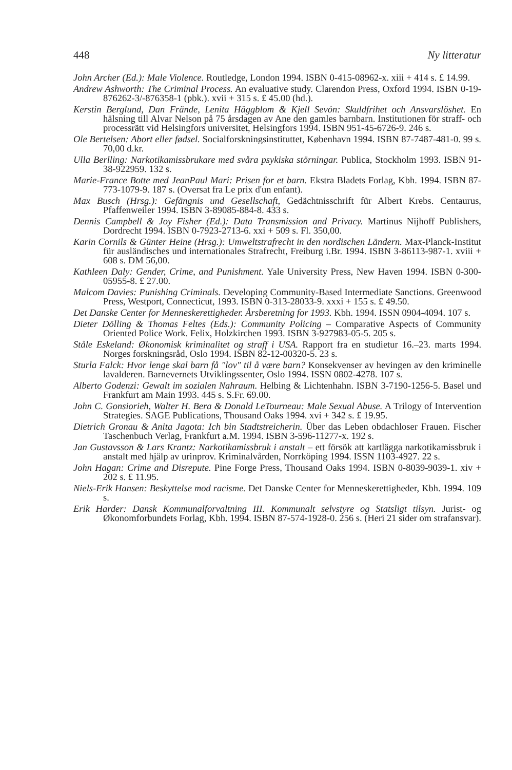448 Ny litteratur
John Archer (Ed.): Male Violence. Routledge, London 1994. ISBN 0-415-08962-x. xiii + 414 s. £ 14.99.
Andrew Ashworth: The Criminal Process. An evaluative study. Clarendon Press, Oxford 1994. ISBN 0-19-876262-3/-876358-1 (pbk.). xvii + 315 s. £ 45.00 (hd.).
Kerstin Berglund, Dan Frände, Lenita Häggblom & Kjell Sevón: Skuldfrihet och Ansvarslöshet. En hälsning till Alvar Nelson på 75 årsdagen av Ane den gamles barnbarn. Institutionen för straff- och processrätt vid Helsingfors universitet, Helsingfors 1994. ISBN 951-45-6726-9. 246 s.
Ole Bertelsen: Abort eller fødsel. Socialforskningsinstituttet, København 1994. ISBN 87-7487-481-0. 99 s. 70,00 d.kr.
Ulla Berlling: Narkotikamissbrukare med svåra psykiska störningar. Publica, Stockholm 1993. ISBN 91-38-922959. 132 s.
Marie-France Botte med JeanPaul Mari: Prisen for et barn. Ekstra Bladets Forlag, Kbh. 1994. ISBN 87-773-1079-9. 187 s. (Oversat fra Le prix d'un enfant).
Max Busch (Hrsg.): Gefängnis und Gesellschaft, Gedächtnisschrift für Albert Krebs. Centaurus, Pfaffenweiler 1994. ISBN 3-89085-884-8. 433 s.
Dennis Campbell & Joy Fisher (Ed.): Data Transmission and Privacy. Martinus Nijhoff Publishers, Dordrecht 1994. ISBN 0-7923-2713-6. xxi + 509 s. Fl. 350,00.
Karin Cornils & Günter Heine (Hrsg.): Umweltstrafrecht in den nordischen Ländern. Max-Planck-Institut für ausländisches und internationales Strafrecht, Freiburg i.Br. 1994. ISBN 3-86113-987-1. xviii + 608 s. DM 56,00.
Kathleen Daly: Gender, Crime, and Punishment. Yale University Press, New Haven 1994. ISBN 0-300-05955-8. £ 27.00.
Malcom Davies: Punishing Criminals. Developing Community-Based Intermediate Sanctions. Greenwood Press, Westport, Connecticut, 1993. ISBN 0-313-28033-9. xxxi + 155 s. £ 49.50.
Det Danske Center for Menneskerettigheder. Årsberetning for 1993. Kbh. 1994. ISSN 0904-4094. 107 s.
Dieter Dölling & Thomas Feltes (Eds.): Community Policing – Comparative Aspects of Community Oriented Police Work. Felix, Holzkirchen 1993. ISBN 3-927983-05-5. 205 s.
Ståle Eskeland: Økonomisk kriminalitet og straff i USA. Rapport fra en studietur 16.–23. marts 1994. Norges forskningsråd, Oslo 1994. ISBN 82-12-00320-5. 23 s.
Sturla Falck: Hvor lenge skal barn få "lov" til å være barn? Konsekvenser av hevingen av den kriminelle lavalderen. Barnevernets Utviklingssenter, Oslo 1994. ISSN 0802-4278. 107 s.
Alberto Godenzi: Gewalt im sozialen Nahraum. Helbing & Lichtenhahn. ISBN 3-7190-1256-5. Basel und Frankfurt am Main 1993. 445 s. S.Fr. 69.00.
John C. Gonsiorieh, Walter H. Bera & Donald LeTourneau: Male Sexual Abuse. A Trilogy of Intervention Strategies. SAGE Publications, Thousand Oaks 1994. xvi + 342 s. £ 19.95.
Dietrich Gronau & Anita Jagota: Ich bin Stadtstreicherin. Über das Leben obdachloser Frauen. Fischer Taschenbuch Verlag, Frankfurt a.M. 1994. ISBN 3-596-11277-x. 192 s.
Jan Gustavsson & Lars Krantz: Narkotikamissbruk i anstalt – ett försök att kartlägga narkotikamissbruk i anstalt med hjälp av urinprov. Kriminalvården, Norrköping 1994. ISSN 1103-4927. 22 s.
John Hagan: Crime and Disrepute. Pine Forge Press, Thousand Oaks 1994. ISBN 0-8039-9039-1. xiv + 202 s. £ 11.95.
Niels-Erik Hansen: Beskyttelse mod racisme. Det Danske Center for Menneskerettigheder, Kbh. 1994. 109 s.
Erik Harder: Dansk Kommunalforvaltning III. Kommunalt selvstyre og Statsligt tilsyn. Jurist- og Økonomforbundets Forlag, Kbh. 1994. ISBN 87-574-1928-0. 256 s. (Heri 21 sider om strafansvar).